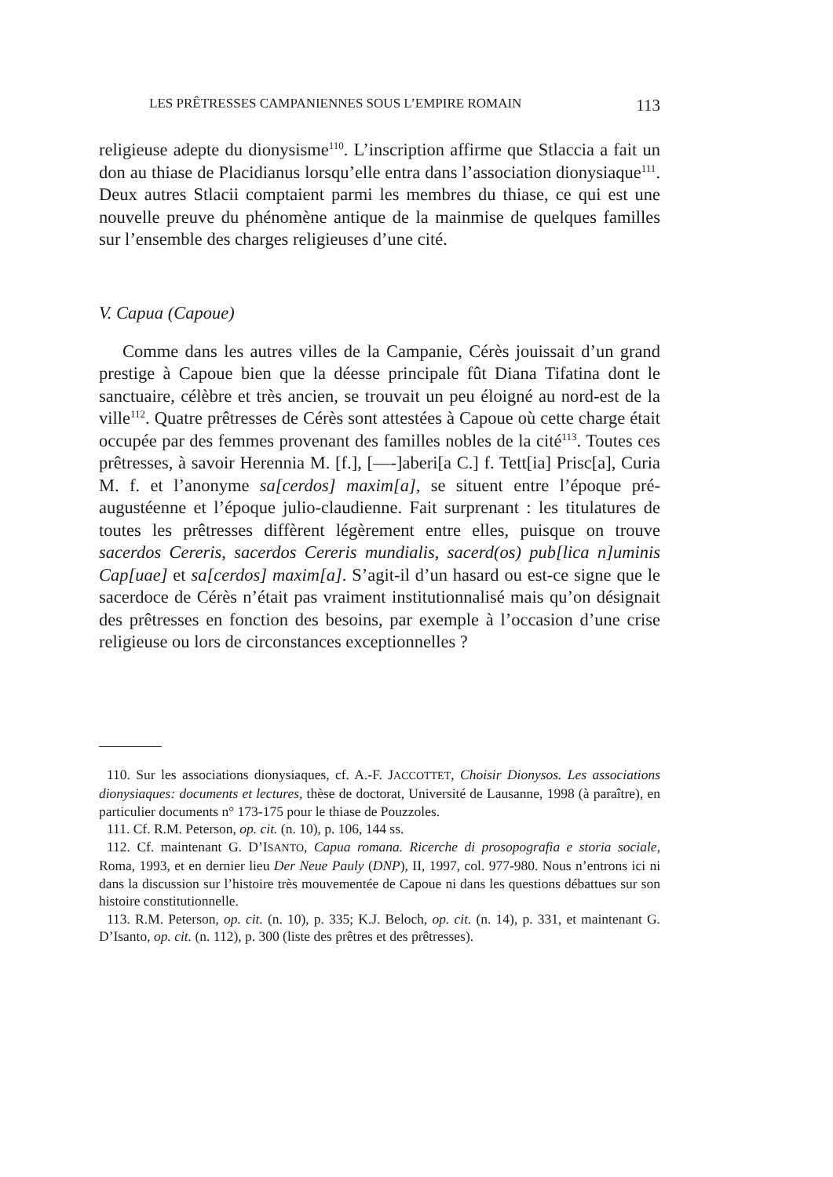LES PRÊTRESSES CAMPANIENNES SOUS L’EMPIRE ROMAIN 113
religieuse adepte du dionysisme<sup>110</sup>. L’inscription affirme que Stlaccia a fait un don au thiase de Placidianus lorsqu’elle entra dans l’association dionysiaque<sup>111</sup>. Deux autres Stlacii comptaient parmi les membres du thiase, ce qui est une nouvelle preuve du phénomène antique de la mainmise de quelques familles sur l’ensemble des charges religieuses d’une cité.
V. Capua (Capoue)
Comme dans les autres villes de la Campanie, Cérès jouissait d’un grand prestige à Capoue bien que la déesse principale fût Diana Tifatina dont le sanctuaire, célèbre et très ancien, se trouvait un peu éloigné au nord-est de la ville<sup>112</sup>. Quatre prêtresses de Cérès sont attestées à Capoue où cette charge était occupée par des femmes provenant des familles nobles de la cité<sup>113</sup>. Toutes ces prêtresses, à savoir Herennia M. [f.], [—-]aberi[a C.] f. Tett[ia] Prisc[a], Curia M. f. et l’anonyme sa[cerdos] maxim[a], se situent entre l’époque pré-augustéenne et l’époque julio-claudienne. Fait surprenant : les titulatures de toutes les prêtresses diffèrent légèrement entre elles, puisque on trouve sacerdos Cereris, sacerdos Cereris mundialis, sacerd(os) pub[lica n]uminis Cap[uae] et sa[cerdos] maxim[a]. S’agit-il d’un hasard ou est-ce signe que le sacerdoce de Cérès n’était pas vraiment institutionnalisé mais qu’on désignait des prêtresses en fonction des besoins, par exemple à l’occasion d’une crise religieuse ou lors de circonstances exceptionnelles ?
110. Sur les associations dionysiaques, cf. A.-F. JACCOTTET, Choisir Dionysos. Les associations dionysiaques: documents et lectures, thèse de doctorat, Université de Lausanne, 1998 (à paraître), en particulier documents n° 173-175 pour le thiase de Pouzzoles.
111. Cf. R.M. Peterson, op. cit. (n. 10), p. 106, 144 ss.
112. Cf. maintenant G. D’ISANTO, Capua romana. Ricerche di prosopografia e storia sociale, Roma, 1993, et en dernier lieu Der Neue Pauly (DNP), II, 1997, col. 977-980. Nous n’entrons ici ni dans la discussion sur l’histoire très mouvementée de Capoue ni dans les questions débattues sur son histoire constitutionnelle.
113. R.M. Peterson, op. cit. (n. 10), p. 335; K.J. Beloch, op. cit. (n. 14), p. 331, et maintenant G. D’Isanto, op. cit. (n. 112), p. 300 (liste des prêtres et des prêtresses).